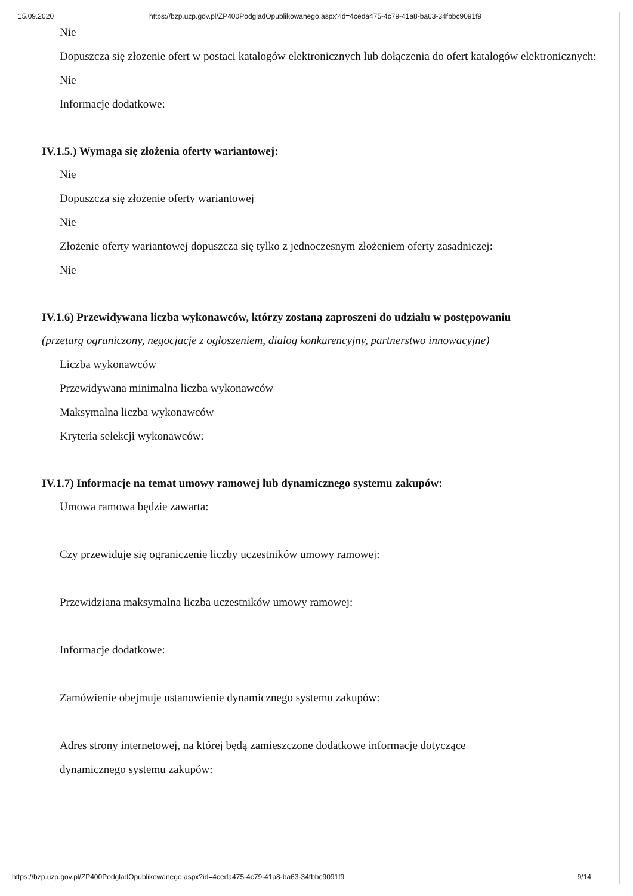15.09.2020 https://bzp.uzp.gov.pl/ZP400PodgladOpublikowanego.aspx?id=4ceda475-4c79-41a8-ba63-34fbbc9091f9
Nie
Dopuszcza się złożenie ofert w postaci katalogów elektronicznych lub dołączenia do ofert katalogów elektronicznych:
Nie
Informacje dodatkowe:
IV.1.5.) Wymaga się złożenia oferty wariantowej:
Nie
Dopuszcza się złożenie oferty wariantowej
Nie
Złożenie oferty wariantowej dopuszcza się tylko z jednoczesnym złożeniem oferty zasadniczej:
Nie
IV.1.6) Przewidywana liczba wykonawców, którzy zostaną zaproszeni do udziału w postępowaniu
(przetarg ograniczony, negocjacje z ogłoszeniem, dialog konkurencyjny, partnerstwo innowacyjne)
Liczba wykonawców
Przewidywana minimalna liczba wykonawców
Maksymalna liczba wykonawców
Kryteria selekcji wykonawców:
IV.1.7) Informacje na temat umowy ramowej lub dynamicznego systemu zakupów:
Umowa ramowa będzie zawarta:
Czy przewiduje się ograniczenie liczby uczestników umowy ramowej:
Przewidziana maksymalna liczba uczestników umowy ramowej:
Informacje dodatkowe:
Zamówienie obejmuje ustanowienie dynamicznego systemu zakupów:
Adres strony internetowej, na której będą zamieszczone dodatkowe informacje dotyczące
dynamicznego systemu zakupów:
https://bzp.uzp.gov.pl/ZP400PodgladOpublikowanego.aspx?id=4ceda475-4c79-41a8-ba63-34fbbc9091f9 9/14